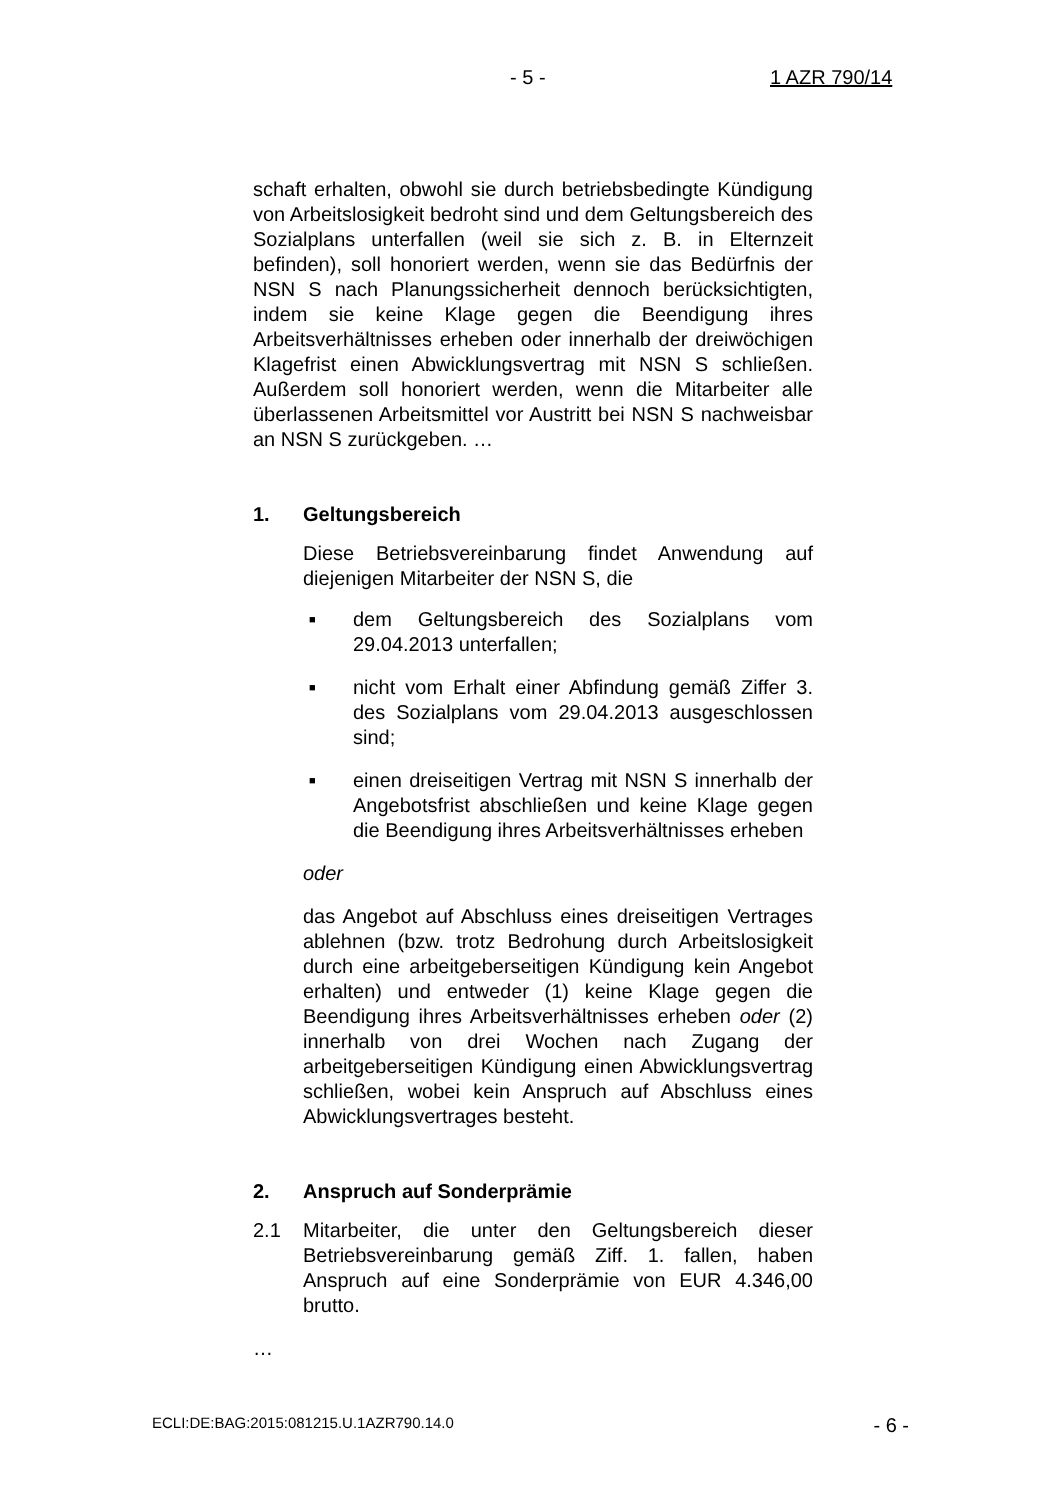- 5 - 1 AZR 790/14
schaft erhalten, obwohl sie durch betriebsbedingte Kündigung von Arbeitslosigkeit bedroht sind und dem Geltungsbereich des Sozialplans unterfallen (weil sie sich z. B. in Elternzeit befinden), soll honoriert werden, wenn sie das Bedürfnis der NSN S nach Planungssicherheit dennoch berücksichtigten, indem sie keine Klage gegen die Beendigung ihres Arbeitsverhältnisses erheben oder innerhalb der dreiwöchigen Klagefrist einen Abwicklungsvertrag mit NSN S schließen. Außerdem soll honoriert werden, wenn die Mitarbeiter alle überlassenen Arbeitsmittel vor Austritt bei NSN S nachweisbar an NSN S zurückgeben. …
1. Geltungsbereich
Diese Betriebsvereinbarung findet Anwendung auf diejenigen Mitarbeiter der NSN S, die
■ dem Geltungsbereich des Sozialplans vom 29.04.2013 unterfallen;
■ nicht vom Erhalt einer Abfindung gemäß Ziffer 3. des Sozialplans vom 29.04.2013 ausgeschlossen sind;
■ einen dreiseitigen Vertrag mit NSN S innerhalb der Angebotsfrist abschließen und keine Klage gegen die Beendigung ihres Arbeitsverhältnisses erheben
oder
das Angebot auf Abschluss eines dreiseitigen Vertrages ablehnen (bzw. trotz Bedrohung durch Arbeitslosigkeit durch eine arbeitgeberseitigen Kündigung kein Angebot erhalten) und entweder (1) keine Klage gegen die Beendigung ihres Arbeitsverhältnisses erheben oder (2) innerhalb von drei Wochen nach Zugang der arbeitgeberseitigen Kündigung einen Abwicklungsvertrag schließen, wobei kein Anspruch auf Abschluss eines Abwicklungsvertrages besteht.
2. Anspruch auf Sonderprämie
2.1 Mitarbeiter, die unter den Geltungsbereich dieser Betriebsvereinbarung gemäß Ziff. 1. fallen, haben Anspruch auf eine Sonderprämie von EUR 4.346,00 brutto.
…
ECLI:DE:BAG:2015:081215.U.1AZR790.14.0 - 6 -